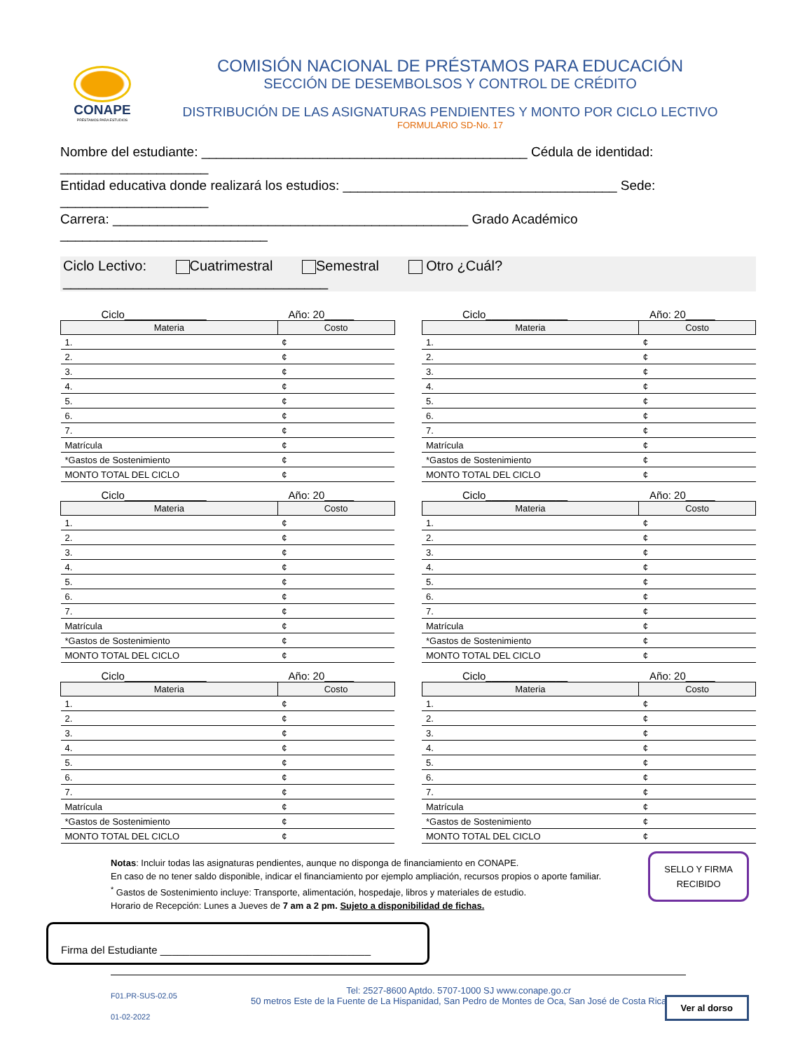CONAPE
PRÉSTAMOS PARA ESTUDIOS
COMISIÓN NACIONAL DE PRÉSTAMOS PARA EDUCACIÓN
SECCIÓN DE DESEMBOLSOS Y CONTROL DE CRÉDITO
DISTRIBUCIÓN DE LAS ASIGNATURAS PENDIENTES Y MONTO POR CICLO LECTIVO
FORMULARIO SD-No. 17
Nombre del estudiante: ____________________________________________ Cédula de identidad: ____________________
Entidad educativa donde realizará los estudios: _____________________________________ Sede: ____________________
Carrera: ________________________________________________ Grado Académico ____________________________
Ciclo Lectivo: Cuatrimestral Semestral Otro ¿Cuál?__________________________________
Ciclo______________ Año: 20_____
| Materia | Costo |
| --- | --- |
| 1. | ¢ |
| 2. | ¢ |
| 3. | ¢ |
| 4. | ¢ |
| 5. | ¢ |
| 6. | ¢ |
| 7. | ¢ |
| Matrícula | ¢ |
| *Gastos de Sostenimiento | ¢ |
| MONTO TOTAL DEL CICLO | ¢ |
Ciclo______________ Año: 20_____
| Materia | Costo |
| --- | --- |
| 1. | ¢ |
| 2. | ¢ |
| 3. | ¢ |
| 4. | ¢ |
| 5. | ¢ |
| 6. | ¢ |
| 7. | ¢ |
| Matrícula | ¢ |
| *Gastos de Sostenimiento | ¢ |
| MONTO TOTAL DEL CICLO | ¢ |
Ciclo______________ Año: 20_____
| Materia | Costo |
| --- | --- |
| 1. | ¢ |
| 2. | ¢ |
| 3. | ¢ |
| 4. | ¢ |
| 5. | ¢ |
| 6. | ¢ |
| 7. | ¢ |
| Matrícula | ¢ |
| *Gastos de Sostenimiento | ¢ |
| MONTO TOTAL DEL CICLO | ¢ |
Ciclo______________ Año: 20_____
| Materia | Costo |
| --- | --- |
| 1. | ¢ |
| 2. | ¢ |
| 3. | ¢ |
| 4. | ¢ |
| 5. | ¢ |
| 6. | ¢ |
| 7. | ¢ |
| Matrícula | ¢ |
| *Gastos de Sostenimiento | ¢ |
| MONTO TOTAL DEL CICLO | ¢ |
Ciclo______________ Año: 20_____
| Materia | Costo |
| --- | --- |
| 1. | ¢ |
| 2. | ¢ |
| 3. | ¢ |
| 4. | ¢ |
| 5. | ¢ |
| 6. | ¢ |
| 7. | ¢ |
| Matrícula | ¢ |
| *Gastos de Sostenimiento | ¢ |
| MONTO TOTAL DEL CICLO | ¢ |
Ciclo______________ Año: 20_____
| Materia | Costo |
| --- | --- |
| 1. | ¢ |
| 2. | ¢ |
| 3. | ¢ |
| 4. | ¢ |
| 5. | ¢ |
| 6. | ¢ |
| 7. | ¢ |
| Matrícula | ¢ |
| *Gastos de Sostenimiento | ¢ |
| MONTO TOTAL DEL CICLO | ¢ |
Notas: Incluir todas las asignaturas pendientes, aunque no disponga de financiamiento en CONAPE.
En caso de no tener saldo disponible, indicar el financiamiento por ejemplo ampliación, recursos propios o aporte familiar.
<sup>*</sup> Gastos de Sostenimiento incluye: Transporte, alimentación, hospedaje, libros y materiales de estudio.
Horario de Recepción: Lunes a Jueves de 7 am a 2 pm. Sujeto a disponibilidad de fichas.
SELLO Y FIRMA
RECIBIDO
Firma del Estudiante ____________________________________
F01.PR-SUS-02.05
01-02-2022
Tel: 2527-8600 Aptdo. 5707-1000 SJ www.conape.go.cr
50 metros Este de la Fuente de La Hispanidad, San Pedro de Montes de Oca, San José de Costa Rica
Ver al dorso